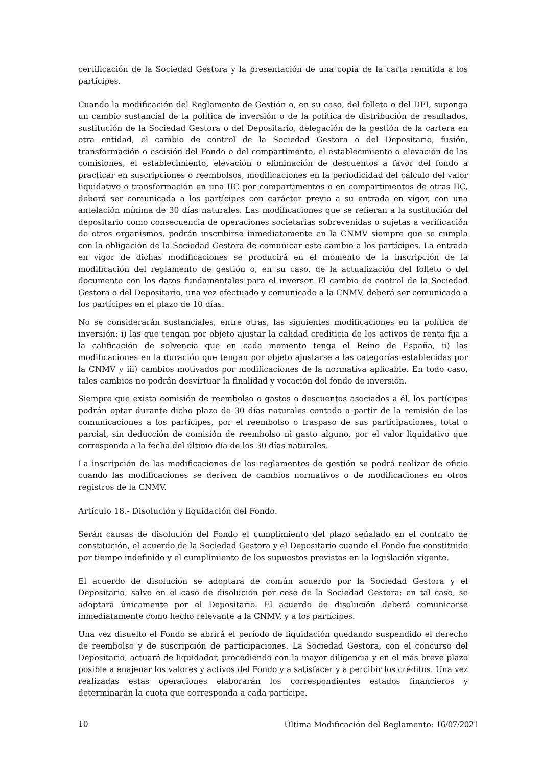certificación de la Sociedad Gestora y la presentación de una copia de la carta remitida a los partícipes.
Cuando la modificación del Reglamento de Gestión o, en su caso, del folleto o del DFI, suponga un cambio sustancial de la política de inversión o de la política de distribución de resultados, sustitución de la Sociedad Gestora o del Depositario, delegación de la gestión de la cartera en otra entidad, el cambio de control de la Sociedad Gestora o del Depositario, fusión, transformación o escisión del Fondo o del compartimento, el establecimiento o elevación de las comisiones, el establecimiento, elevación o eliminación de descuentos a favor del fondo a practicar en suscripciones o reembolsos, modificaciones en la periodicidad del cálculo del valor liquidativo o transformación en una IIC por compartimentos o en compartimentos de otras IIC, deberá ser comunicada a los partícipes con carácter previo a su entrada en vigor, con una antelación mínima de 30 días naturales. Las modificaciones que se refieran a la sustitución del depositario como consecuencia de operaciones societarias sobrevenidas o sujetas a verificación de otros organismos, podrán inscribirse inmediatamente en la CNMV siempre que se cumpla con la obligación de la Sociedad Gestora de comunicar este cambio a los partícipes. La entrada en vigor de dichas modificaciones se producirá en el momento de la inscripción de la modificación del reglamento de gestión o, en su caso, de la actualización del folleto o del documento con los datos fundamentales para el inversor. El cambio de control de la Sociedad Gestora o del Depositario, una vez efectuado y comunicado a la CNMV, deberá ser comunicado a los partícipes en el plazo de 10 días.
No se considerarán sustanciales, entre otras, las siguientes modificaciones en la política de inversión: i) las que tengan por objeto ajustar la calidad crediticia de los activos de renta fija a la calificación de solvencia que en cada momento tenga el Reino de España, ii) las modificaciones en la duración que tengan por objeto ajustarse a las categorías establecidas por la CNMV y iii) cambios motivados por modificaciones de la normativa aplicable. En todo caso, tales cambios no podrán desvirtuar la finalidad y vocación del fondo de inversión.
Siempre que exista comisión de reembolso o gastos o descuentos asociados a él, los partícipes podrán optar durante dicho plazo de 30 días naturales contado a partir de la remisión de las comunicaciones a los partícipes, por el reembolso o traspaso de sus participaciones, total o parcial, sin deducción de comisión de reembolso ni gasto alguno, por el valor liquidativo que corresponda a la fecha del último día de los 30 días naturales.
La inscripción de las modificaciones de los reglamentos de gestión se podrá realizar de oficio cuando las modificaciones se deriven de cambios normativos o de modificaciones en otros registros de la CNMV.
Artículo 18.- Disolución y liquidación del Fondo.
Serán causas de disolución del Fondo el cumplimiento del plazo señalado en el contrato de constitución, el acuerdo de la Sociedad Gestora y el Depositario cuando el Fondo fue constituido por tiempo indefinido y el cumplimiento de los supuestos previstos en la legislación vigente.
El acuerdo de disolución se adoptará de común acuerdo por la Sociedad Gestora y el Depositario, salvo en el caso de disolución por cese de la Sociedad Gestora; en tal caso, se adoptará únicamente por el Depositario. El acuerdo de disolución deberá comunicarse inmediatamente como hecho relevante a la CNMV, y a los partícipes.
Una vez disuelto el Fondo se abrirá el período de liquidación quedando suspendido el derecho de reembolso y de suscripción de participaciones. La Sociedad Gestora, con el concurso del Depositario, actuará de liquidador, procediendo con la mayor diligencia y en el más breve plazo posible a enajenar los valores y activos del Fondo y a satisfacer y a percibir los créditos. Una vez realizadas estas operaciones elaborarán los correspondientes estados financieros y determinarán la cuota que corresponda a cada partícipe.
10 Última Modificación del Reglamento: 16/07/2021